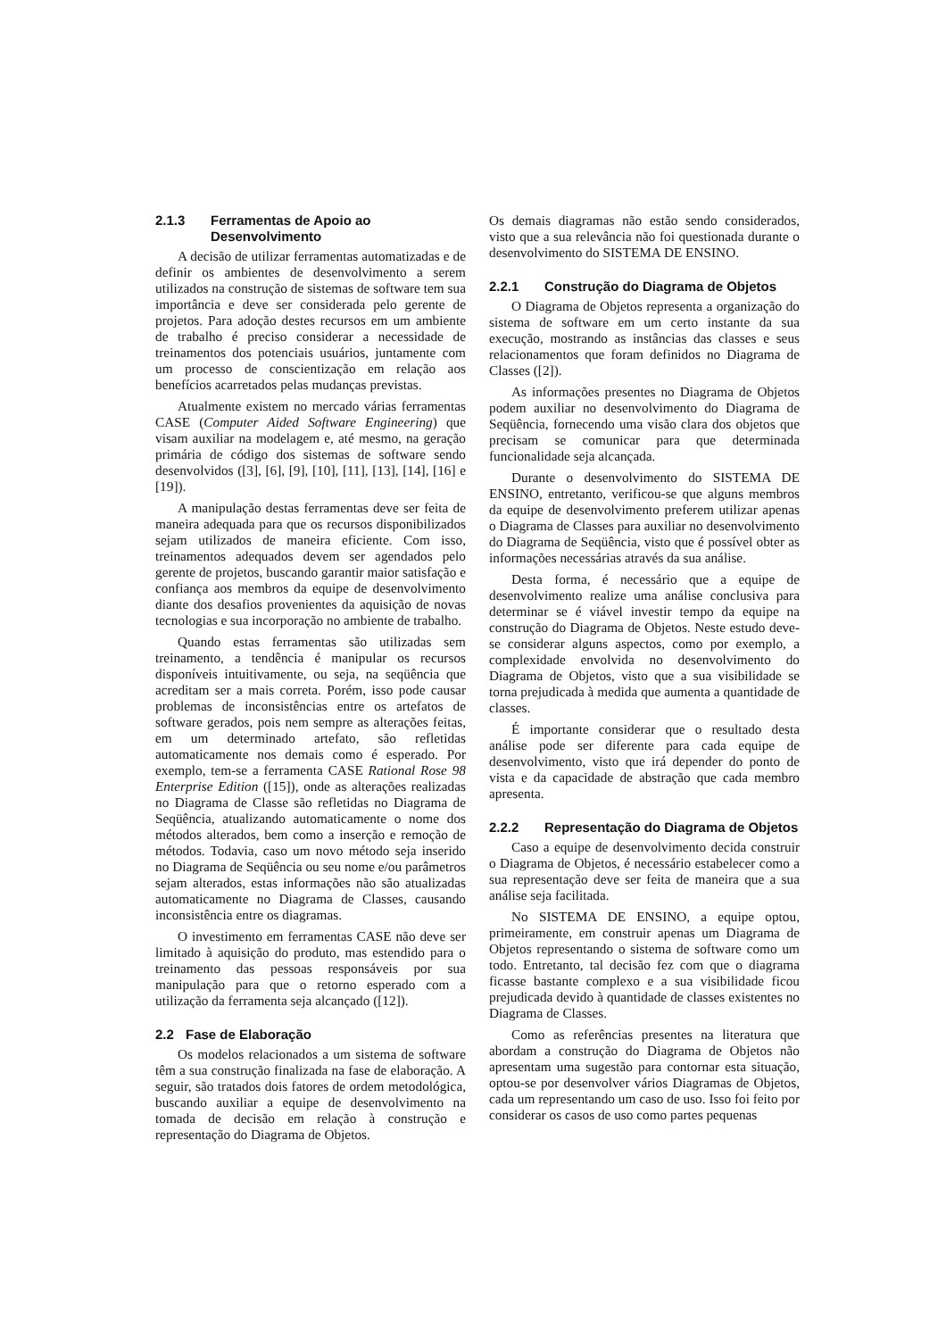2.1.3 Ferramentas de Apoio ao Desenvolvimento
A decisão de utilizar ferramentas automatizadas e de definir os ambientes de desenvolvimento a serem utilizados na construção de sistemas de software tem sua importância e deve ser considerada pelo gerente de projetos. Para adoção destes recursos em um ambiente de trabalho é preciso considerar a necessidade de treinamentos dos potenciais usuários, juntamente com um processo de conscientização em relação aos benefícios acarretados pelas mudanças previstas.
Atualmente existem no mercado várias ferramentas CASE (Computer Aided Software Engineering) que visam auxiliar na modelagem e, até mesmo, na geração primária de código dos sistemas de software sendo desenvolvidos ([3], [6], [9], [10], [11], [13], [14], [16] e [19]).
A manipulação destas ferramentas deve ser feita de maneira adequada para que os recursos disponibilizados sejam utilizados de maneira eficiente. Com isso, treinamentos adequados devem ser agendados pelo gerente de projetos, buscando garantir maior satisfação e confiança aos membros da equipe de desenvolvimento diante dos desafios provenientes da aquisição de novas tecnologias e sua incorporação no ambiente de trabalho.
Quando estas ferramentas são utilizadas sem treinamento, a tendência é manipular os recursos disponíveis intuitivamente, ou seja, na seqüência que acreditam ser a mais correta. Porém, isso pode causar problemas de inconsistências entre os artefatos de software gerados, pois nem sempre as alterações feitas, em um determinado artefato, são refletidas automaticamente nos demais como é esperado. Por exemplo, tem-se a ferramenta CASE Rational Rose 98 Enterprise Edition ([15]), onde as alterações realizadas no Diagrama de Classe são refletidas no Diagrama de Seqüência, atualizando automaticamente o nome dos métodos alterados, bem como a inserção e remoção de métodos. Todavia, caso um novo método seja inserido no Diagrama de Seqüência ou seu nome e/ou parâmetros sejam alterados, estas informações não são atualizadas automaticamente no Diagrama de Classes, causando inconsistência entre os diagramas.
O investimento em ferramentas CASE não deve ser limitado à aquisição do produto, mas estendido para o treinamento das pessoas responsáveis por sua manipulação para que o retorno esperado com a utilização da ferramenta seja alcançado ([12]).
2.2 Fase de Elaboração
Os modelos relacionados a um sistema de software têm a sua construção finalizada na fase de elaboração. A seguir, são tratados dois fatores de ordem metodológica, buscando auxiliar a equipe de desenvolvimento na tomada de decisão em relação à construção e representação do Diagrama de Objetos.
Os demais diagramas não estão sendo considerados, visto que a sua relevância não foi questionada durante o desenvolvimento do SISTEMA DE ENSINO.
2.2.1 Construção do Diagrama de Objetos
O Diagrama de Objetos representa a organização do sistema de software em um certo instante da sua execução, mostrando as instâncias das classes e seus relacionamentos que foram definidos no Diagrama de Classes ([2]).
As informações presentes no Diagrama de Objetos podem auxiliar no desenvolvimento do Diagrama de Seqüência, fornecendo uma visão clara dos objetos que precisam se comunicar para que determinada funcionalidade seja alcançada.
Durante o desenvolvimento do SISTEMA DE ENSINO, entretanto, verificou-se que alguns membros da equipe de desenvolvimento preferem utilizar apenas o Diagrama de Classes para auxiliar no desenvolvimento do Diagrama de Seqüência, visto que é possível obter as informações necessárias através da sua análise.
Desta forma, é necessário que a equipe de desenvolvimento realize uma análise conclusiva para determinar se é viável investir tempo da equipe na construção do Diagrama de Objetos. Neste estudo deve-se considerar alguns aspectos, como por exemplo, a complexidade envolvida no desenvolvimento do Diagrama de Objetos, visto que a sua visibilidade se torna prejudicada à medida que aumenta a quantidade de classes.
É importante considerar que o resultado desta análise pode ser diferente para cada equipe de desenvolvimento, visto que irá depender do ponto de vista e da capacidade de abstração que cada membro apresenta.
2.2.2 Representação do Diagrama de Objetos
Caso a equipe de desenvolvimento decida construir o Diagrama de Objetos, é necessário estabelecer como a sua representação deve ser feita de maneira que a sua análise seja facilitada.
No SISTEMA DE ENSINO, a equipe optou, primeiramente, em construir apenas um Diagrama de Objetos representando o sistema de software como um todo. Entretanto, tal decisão fez com que o diagrama ficasse bastante complexo e a sua visibilidade ficou prejudicada devido à quantidade de classes existentes no Diagrama de Classes.
Como as referências presentes na literatura que abordam a construção do Diagrama de Objetos não apresentam uma sugestão para contornar esta situação, optou-se por desenvolver vários Diagramas de Objetos, cada um representando um caso de uso. Isso foi feito por considerar os casos de uso como partes pequenas